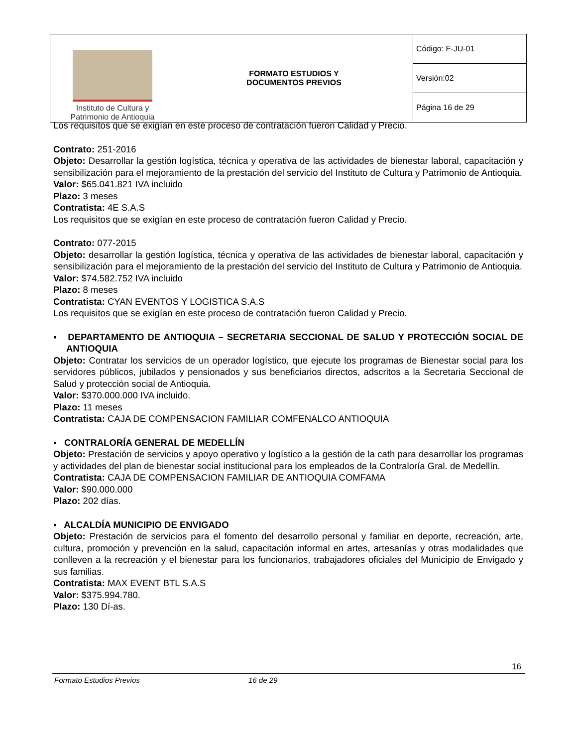| Instituto de Cultura y Patrimonio de Antioquia | FORMATO ESTUDIOS Y DOCUMENTOS PREVIOS | Código: F-JU-01 |
| | | Versión:02 |
| | | Página 16 de 29 |
Los requisitos que se exigían en este proceso de contratación fueron Calidad y Precio.
Contrato: 251-2016
Objeto: Desarrollar la gestión logística, técnica y operativa de las actividades de bienestar laboral, capacitación y sensibilización para el mejoramiento de la prestación del servicio del Instituto de Cultura y Patrimonio de Antioquia.
Valor: $65.041.821 IVA incluido
Plazo: 3 meses
Contratista: 4E S.A.S
Los requisitos que se exigían en este proceso de contratación fueron Calidad y Precio.
Contrato: 077-2015
Objeto: desarrollar la gestión logística, técnica y operativa de las actividades de bienestar laboral, capacitación y sensibilización para el mejoramiento de la prestación del servicio del Instituto de Cultura y Patrimonio de Antioquia.
Valor: $74.582.752 IVA incluido
Plazo: 8 meses
Contratista: CYAN EVENTOS Y LOGISTICA S.A.S
Los requisitos que se exigían en este proceso de contratación fueron Calidad y Precio.
▪ DEPARTAMENTO DE ANTIOQUIA – SECRETARIA SECCIONAL DE SALUD Y PROTECCIÓN SOCIAL DE ANTIOQUIA
Objeto: Contratar los servicios de un operador logístico, que ejecute los programas de Bienestar social para los servidores públicos, jubilados y pensionados y sus beneficiarios directos, adscritos a la Secretaria Seccional de Salud y protección social de Antioquia.
Valor: $370.000.000 IVA incluido.
Plazo: 11 meses
Contratista: CAJA DE COMPENSACION FAMILIAR COMFENALCO ANTIOQUIA
▪ CONTRALORÍA GENERAL DE MEDELLÍN
Objeto: Prestación de servicios y apoyo operativo y logístico a la gestión de la cath para desarrollar los programas y actividades del plan de bienestar social institucional para los empleados de la Contraloría Gral. de Medellín.
Contratista: CAJA DE COMPENSACION FAMILIAR DE ANTIOQUIA COMFAMA
Valor: $90.000.000
Plazo: 202 días.
▪ ALCALDÍA MUNICIPIO DE ENVIGADO
Objeto: Prestación de servicios para el fomento del desarrollo personal y familiar en deporte, recreación, arte, cultura, promoción y prevención en la salud, capacitación informal en artes, artesanías y otras modalidades que conlleven a la recreación y el bienestar para los funcionarios, trabajadores oficiales del Municipio de Envigado y sus familias.
Contratista: MAX EVENT BTL S.A.S
Valor: $375.994.780.
Plazo: 130 Dí-as.
16
Formato Estudios Previos 16 de 29